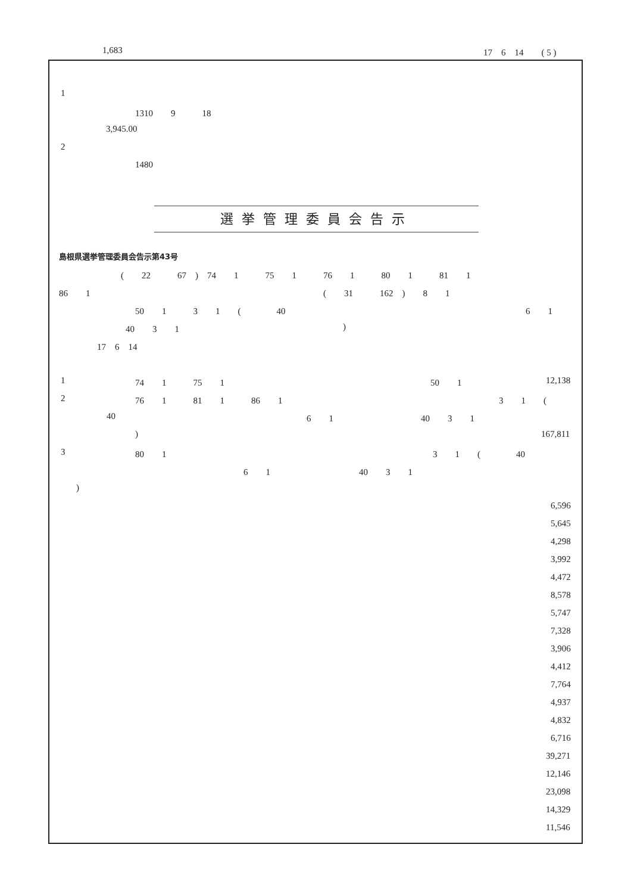1,683 17　6　14　　( 5 )
1
1310　　9　　　18
3,945.00
2
1480
選挙管理委員会告示
島根県選挙管理委員会告示第43号
(　　22　　　67　)　74　　1　　　75　　1　　　76　　1　　　80　　1　　　81　　1
86　　1 (　　31　　　162　)　　8　　1
50　　1　　　3　　1　　(　　　　40 6　　1
40　　3　　1)
17　6　14
1 74　　1　　　75　　1 50　　1 12,138
2 76　　1　　　81　　1　　　86　　1 3　　1　　(
40 6　　1 40　　3　　1
) 167,811
3 80　　1 3　　1　　(　　　　40
6　　1 40　　3　　1
)
6,596
5,645
4,298
3,992
4,472
8,578
5,747
7,328
3,906
4,412
7,764
4,937
4,832
6,716
39,271
12,146
23,098
14,329
11,546